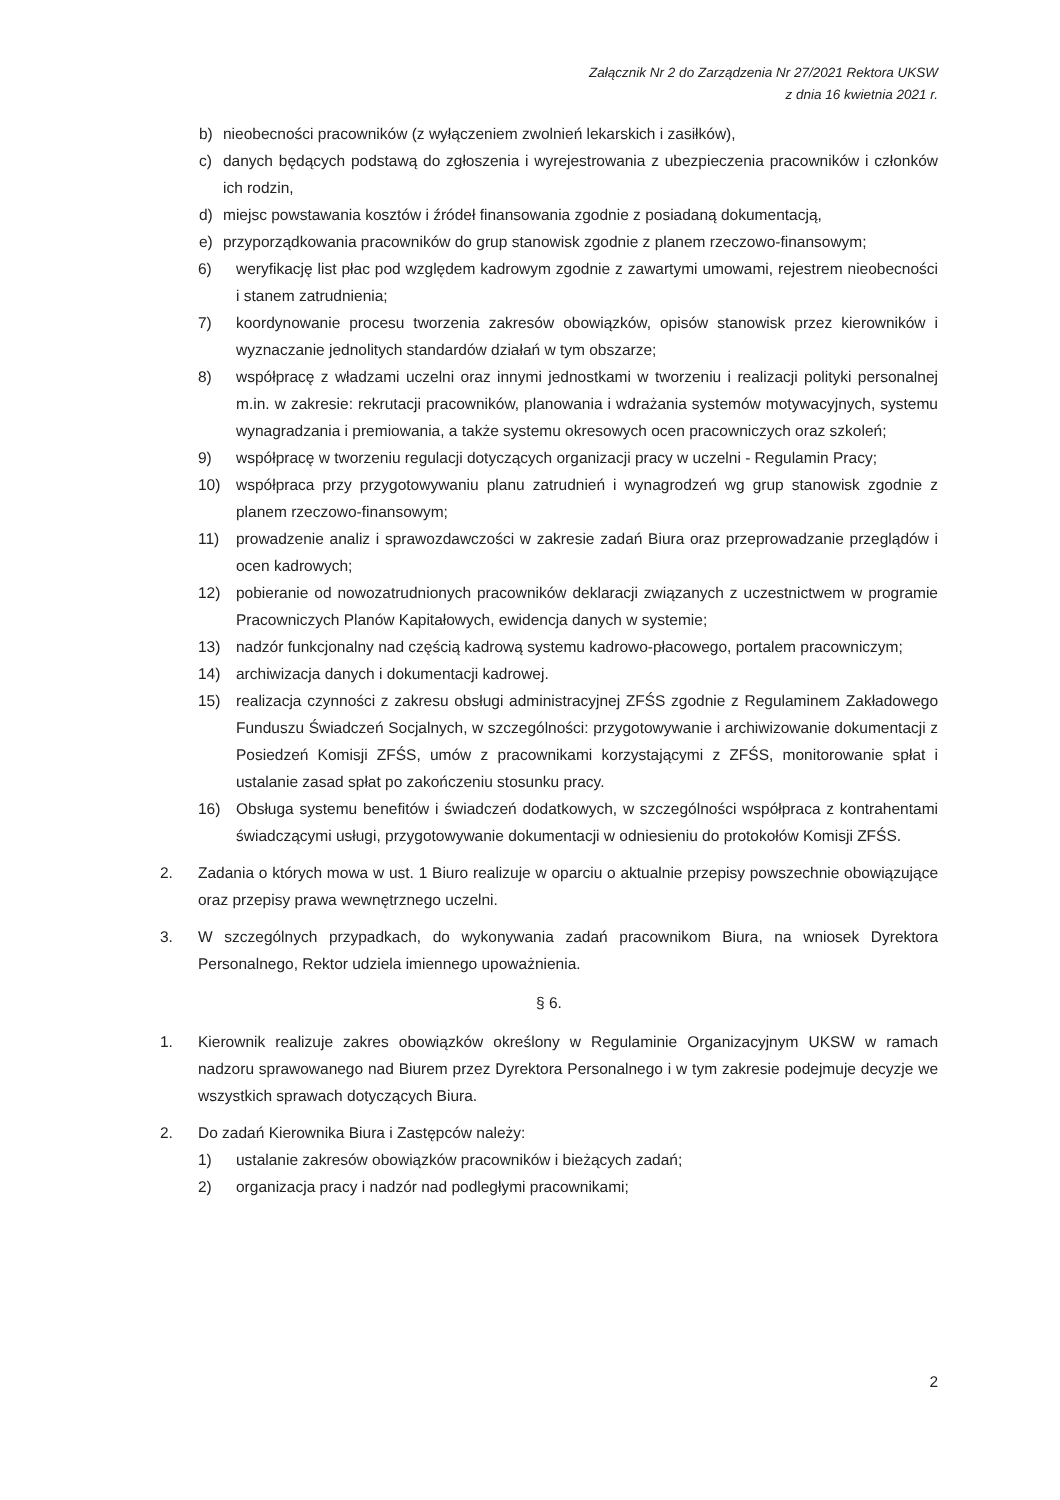Załącznik Nr 2 do Zarządzenia Nr 27/2021 Rektora UKSW
z dnia 16 kwietnia 2021 r.
b) nieobecności pracowników (z wyłączeniem zwolnień lekarskich i zasiłków),
c) danych będących podstawą do zgłoszenia i wyrejestrowania z ubezpieczenia pracowników i członków ich rodzin,
d) miejsc powstawania kosztów i źródeł finansowania zgodnie z posiadaną dokumentacją,
e) przyporządkowania pracowników do grup stanowisk zgodnie z planem rzeczowo-finansowym;
6) weryfikację list płac pod względem kadrowym zgodnie z zawartymi umowami, rejestrem nieobecności i stanem zatrudnienia;
7) koordynowanie procesu tworzenia zakresów obowiązków, opisów stanowisk przez kierowników i wyznaczanie jednolitych standardów działań w tym obszarze;
8) współpracę z władzami uczelni oraz innymi jednostkami w tworzeniu i realizacji polityki personalnej m.in. w zakresie: rekrutacji pracowników, planowania i wdrażania systemów motywacyjnych, systemu wynagradzania i premiowania, a także systemu okresowych ocen pracowniczych oraz szkoleń;
9) współpracę w tworzeniu regulacji dotyczących organizacji pracy w uczelni - Regulamin Pracy;
10) współpraca przy przygotowywaniu planu zatrudnień i wynagrodzeń wg grup stanowisk zgodnie z planem rzeczowo-finansowym;
11) prowadzenie analiz i sprawozdawczości w zakresie zadań Biura oraz przeprowadzanie przeglądów i ocen kadrowych;
12) pobieranie od nowozatrudnionych pracowników deklaracji związanych z uczestnictwem w programie Pracowniczych Planów Kapitałowych, ewidencja danych w systemie;
13) nadzór funkcjonalny nad częścią kadrową systemu kadrowo-płacowego, portalem pracowniczym;
14) archiwizacja danych i dokumentacji kadrowej.
15) realizacja czynności z zakresu obsługi administracyjnej ZFŚS zgodnie z Regulaminem Zakładowego Funduszu Świadczeń Socjalnych, w szczególności: przygotowywanie i archiwizowanie dokumentacji z Posiedzeń Komisji ZFŚS, umów z pracownikami korzystającymi z ZFŚS, monitorowanie spłat i ustalanie zasad spłat po zakończeniu stosunku pracy.
16) Obsługa systemu benefitów i świadczeń dodatkowych, w szczególności współpraca z kontrahentami świadczącymi usługi, przygotowywanie dokumentacji w odniesieniu do protokołów Komisji ZFŚS.
2. Zadania o których mowa w ust. 1 Biuro realizuje w oparciu o aktualnie przepisy powszechnie obowiązujące oraz przepisy prawa wewnętrznego uczelni.
3. W szczególnych przypadkach, do wykonywania zadań pracownikom Biura, na wniosek Dyrektora Personalnego, Rektor udziela imiennego upoważnienia.
§ 6.
1. Kierownik realizuje zakres obowiązków określony w Regulaminie Organizacyjnym UKSW w ramach nadzoru sprawowanego nad Biurem przez Dyrektora Personalnego i w tym zakresie podejmuje decyzje we wszystkich sprawach dotyczących Biura.
2. Do zadań Kierownika Biura i Zastępców należy:
1) ustalanie zakresów obowiązków pracowników i bieżących zadań;
2) organizacja pracy i nadzór nad podległymi pracownikami;
2